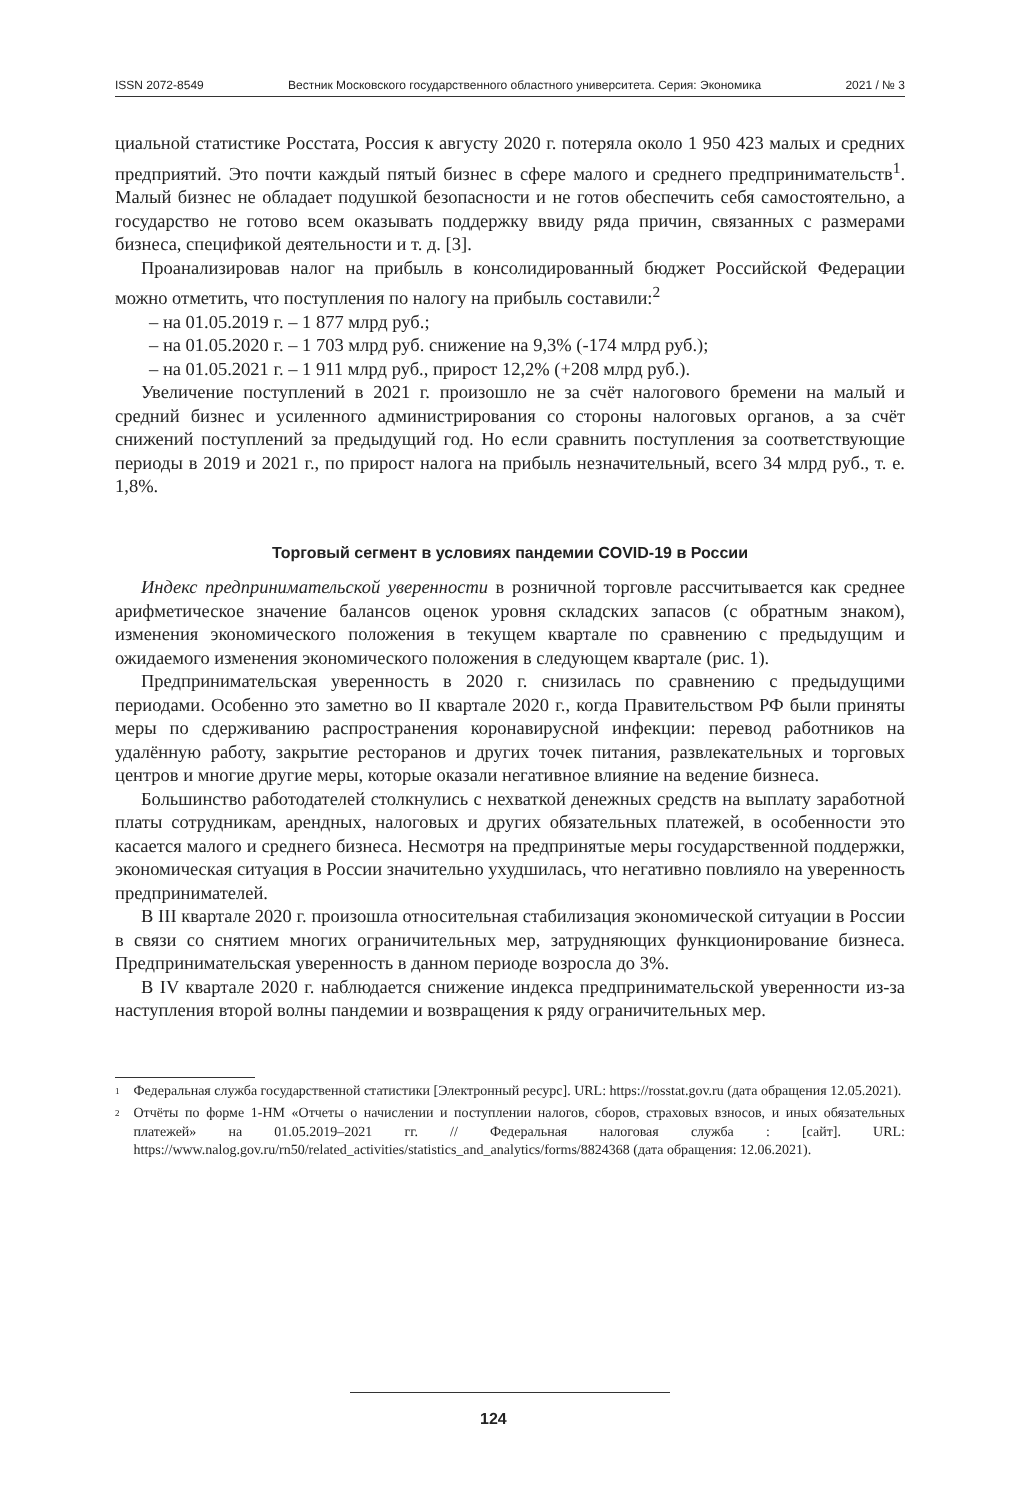ISSN 2072-8549 Вестник Московского государственного областного университета. Серия: Экономика 2021 / № 3
циальной статистике Росстата, Россия к августу 2020 г. потеряла около 1 950 423 малых и средних предприятий. Это почти каждый пятый бизнес в сфере малого и среднего предпринимательств<sup>1</sup>. Малый бизнес не обладает подушкой безопасности и не готов обеспечить себя самостоятельно, а государство не готово всем оказывать поддержку ввиду ряда причин, связанных с размерами бизнеса, спецификой деятельности и т. д. [3].
Проанализировав налог на прибыль в консолидированный бюджет Российской Федерации можно отметить, что поступления по налогу на прибыль составили:<sup>2</sup>
– на 01.05.2019 г. – 1 877 млрд руб.;
– на 01.05.2020 г. – 1 703 млрд руб. снижение на 9,3% (-174 млрд руб.);
– на 01.05.2021 г. – 1 911 млрд руб., прирост 12,2% (+208 млрд руб.).
Увеличение поступлений в 2021 г. произошло не за счёт налогового бремени на малый и средний бизнес и усиленного администрирования со стороны налоговых органов, а за счёт снижений поступлений за предыдущий год. Но если сравнить поступления за соответствующие периоды в 2019 и 2021 г., по прирост налога на прибыль незначительный, всего 34 млрд руб., т. е. 1,8%.
Торговый сегмент в условиях пандемии COVID-19 в России
Индекс предпринимательской уверенности в розничной торговле рассчитывается как среднее арифметическое значение балансов оценок уровня складских запасов (с обратным знаком), изменения экономического положения в текущем квартале по сравнению с предыдущим и ожидаемого изменения экономического положения в следующем квартале (рис. 1).
Предпринимательская уверенность в 2020 г. снизилась по сравнению с предыдущими периодами. Особенно это заметно во II квартале 2020 г., когда Правительством РФ были приняты меры по сдерживанию распространения коронавирусной инфекции: перевод работников на удалённую работу, закрытие ресторанов и других точек питания, развлекательных и торговых центров и многие другие меры, которые оказали негативное влияние на ведение бизнеса.
Большинство работодателей столкнулись с нехваткой денежных средств на выплату заработной платы сотрудникам, арендных, налоговых и других обязательных платежей, в особенности это касается малого и среднего бизнеса. Несмотря на предпринятые меры государственной поддержки, экономическая ситуация в России значительно ухудшилась, что негативно повлияло на уверенность предпринимателей.
В III квартале 2020 г. произошла относительная стабилизация экономической ситуации в России в связи со снятием многих ограничительных мер, затрудняющих функционирование бизнеса. Предпринимательская уверенность в данном периоде возросла до 3%.
В IV квартале 2020 г. наблюдается снижение индекса предпринимательской уверенности из-за наступления второй волны пандемии и возвращения к ряду ограничительных мер.
<sup>1</sup> Федеральная служба государственной статистики [Электронный ресурс]. URL: https://rosstat.gov.ru (дата обращения 12.05.2021).
<sup>2</sup> Отчёты по форме 1-НМ «Отчеты о начислении и поступлении налогов, сборов, страховых взносов, и иных обязательных платежей» на 01.05.2019–2021 гг. // Федеральная налоговая служба : [сайт]. URL: https://www.nalog.gov.ru/rn50/related_activities/statistics_and_analytics/forms/8824368 (дата обращения: 12.06.2021).
124